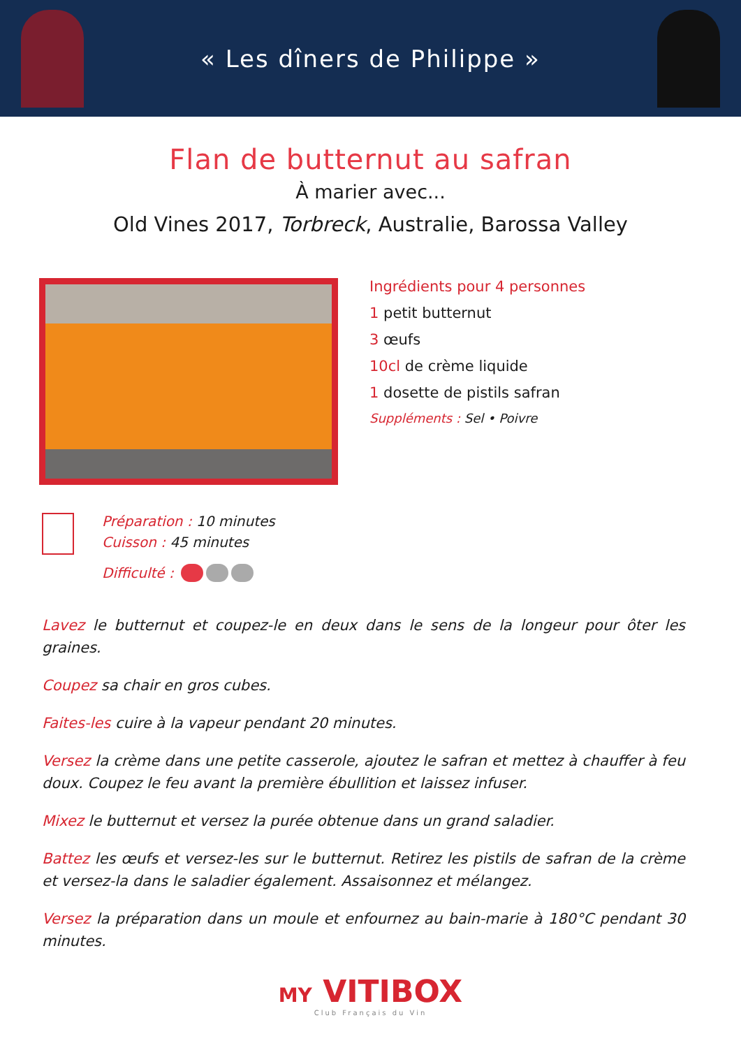« Les dîners de Philippe »
Flan de butternut au safran
À marier avec...
Old Vines 2017, Torbreck, Australie, Barossa Valley
Ingrédients pour 4 personnes
1 petit butternut
3 œufs
10cl de crème liquide
1 dosette de pistils safran
Suppléments : Sel • Poivre
Préparation : 10 minutes
Cuisson : 45 minutes
Difficulté :
Lavez le butternut et coupez-le en deux dans le sens de la longeur pour ôter les graines.
Coupez sa chair en gros cubes.
Faites-les cuire à la vapeur pendant 20 minutes.
Versez la crème dans une petite casserole, ajoutez le safran et mettez à chauffer à feu doux. Coupez le feu avant la première ébullition et laissez infuser.
Mixez le butternut et versez la purée obtenue dans un grand saladier.
Battez les œufs et versez-les sur le butternut. Retirez les pistils de safran de la crème et versez-la dans le saladier également. Assaisonnez et mélangez.
Versez la préparation dans un moule et enfournez au bain-marie à 180°C pendant 30 minutes.
MY VITIBOX
Club Français du Vin